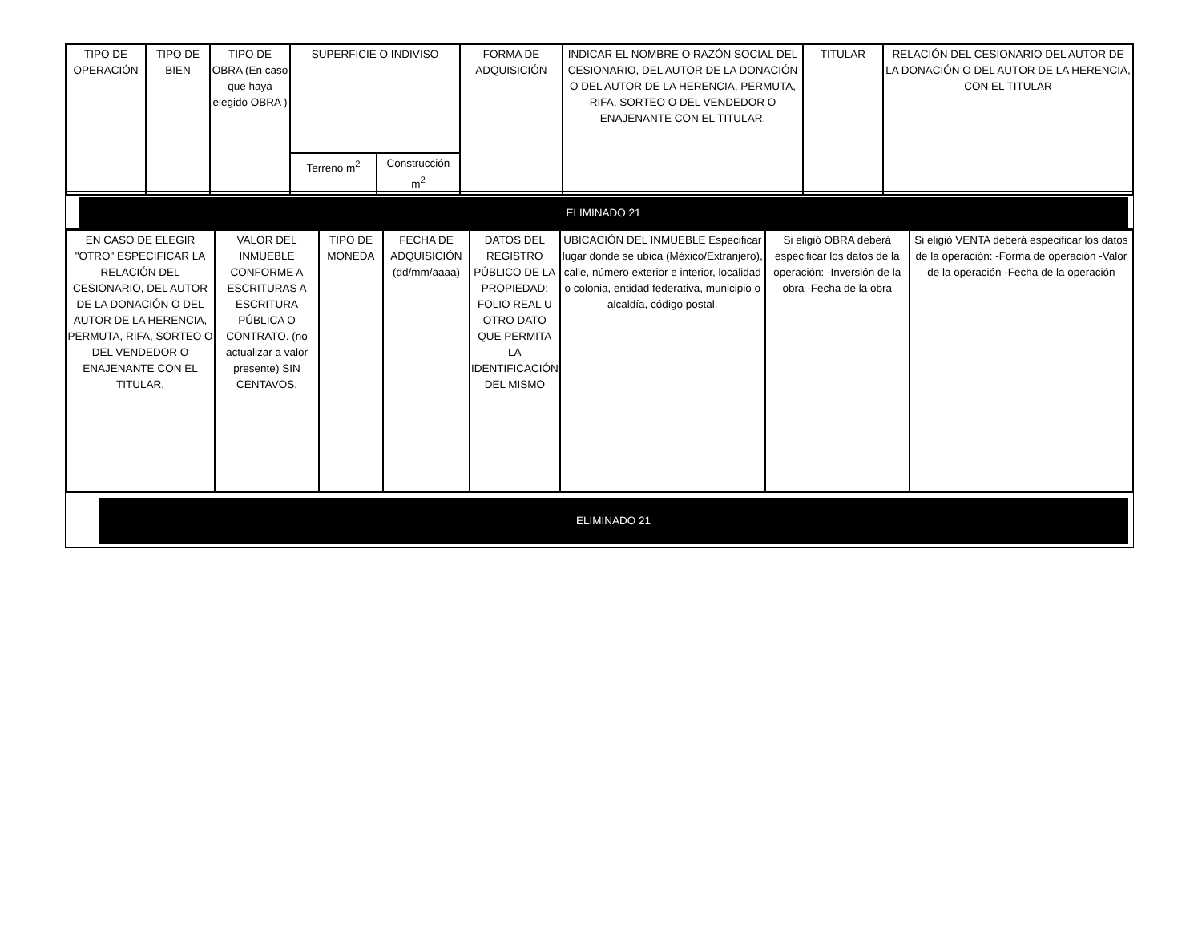| TIPO DE OPERACIÓN | TIPO DE BIEN | TIPO DE OBRA (En caso que haya elegido OBRA ) | SUPERFICIE O INDIVISO | | FORMA DE ADQUISICIÓN | INDICAR EL NOMBRE O RAZÓN SOCIAL DEL CESIONARIO, DEL AUTOR DE LA DONACIÓN O DEL AUTOR DE LA HERENCIA, PERMUTA, RIFA, SORTEO O DEL VENDEDOR O ENAJENANTE CON EL TITULAR. | TITULAR | RELACIÓN DEL CESIONARIO DEL AUTOR DE LA DONACIÓN O DEL AUTOR DE LA HERENCIA, CON EL TITULAR |
| --- | --- | --- | --- | --- | --- | --- | --- | --- |
| | | | Terreno m<sup>2</sup> | Construcción m<sup>2</sup> | | | | |
ELIMINADO 21
| EN CASO DE ELEGIR "OTRO" ESPECIFICAR LA RELACIÓN DEL CESIONARIO, DEL AUTOR DE LA DONACIÓN O DEL AUTOR DE LA HERENCIA, PERMUTA, RIFA, SORTEO O DEL VENDEDOR O ENAJENANTE CON EL TITULAR. | VALOR DEL INMUEBLE CONFORME A ESCRITURAS A ESCRITURA PÚBLICA O CONTRATO. (no actualizar a valor presente) SIN CENTAVOS. | TIPO DE MONEDA | FECHA DE ADQUISICIÓN (dd/mm/aaaa) | DATOS DEL REGISTRO PÚBLICO DE LA PROPIEDAD: FOLIO REAL U OTRO DATO QUE PERMITA LA IDENTIFICACIÓN DEL MISMO | UBICACIÓN DEL INMUEBLE Especificar lugar donde se ubica (México/Extranjero), calle, número exterior e interior, localidad o colonia, entidad federativa, municipio o alcaldía, código postal. | Si eligió OBRA deberá especificar los datos de la operación: -Inversión de la obra -Fecha de la obra | Si eligió VENTA deberá especificar los datos de la operación: -Forma de operación -Valor de la operación -Fecha de la operación |
| --- | --- | --- | --- | --- | --- | --- | --- |
ELIMINADO 21